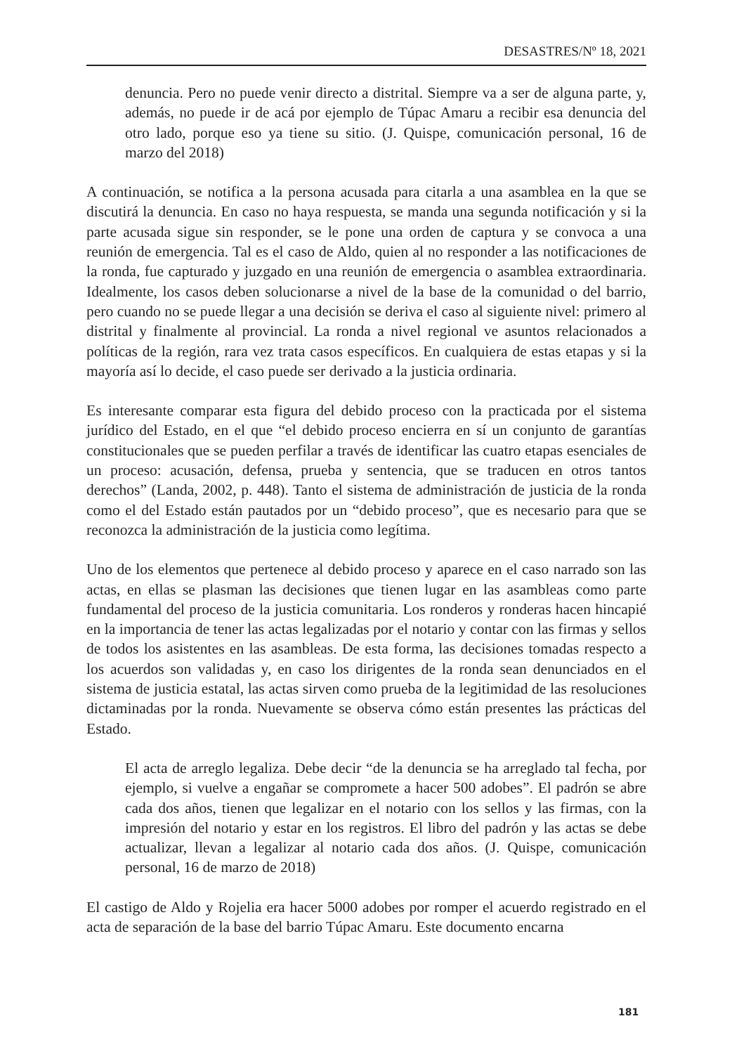DESASTRES/Nº 18, 2021
denuncia. Pero no puede venir directo a distrital. Siempre va a ser de alguna parte, y, además, no puede ir de acá por ejemplo de Túpac Amaru a recibir esa denuncia del otro lado, porque eso ya tiene su sitio. (J. Quispe, comunicación personal, 16 de marzo del 2018)
A continuación, se notifica a la persona acusada para citarla a una asamblea en la que se discutirá la denuncia. En caso no haya respuesta, se manda una segunda notificación y si la parte acusada sigue sin responder, se le pone una orden de captura y se convoca a una reunión de emergencia. Tal es el caso de Aldo, quien al no responder a las notificaciones de la ronda, fue capturado y juzgado en una reunión de emergencia o asamblea extraordinaria. Idealmente, los casos deben solucionarse a nivel de la base de la comunidad o del barrio, pero cuando no se puede llegar a una decisión se deriva el caso al siguiente nivel: primero al distrital y finalmente al provincial. La ronda a nivel regional ve asuntos relacionados a políticas de la región, rara vez trata casos específicos. En cualquiera de estas etapas y si la mayoría así lo decide, el caso puede ser derivado a la justicia ordinaria.
Es interesante comparar esta figura del debido proceso con la practicada por el sistema jurídico del Estado, en el que “el debido proceso encierra en sí un conjunto de garantías constitucionales que se pueden perfilar a través de identificar las cuatro etapas esenciales de un proceso: acusación, defensa, prueba y sentencia, que se traducen en otros tantos derechos” (Landa, 2002, p. 448). Tanto el sistema de administración de justicia de la ronda como el del Estado están pautados por un “debido proceso”, que es necesario para que se reconozca la administración de la justicia como legítima.
Uno de los elementos que pertenece al debido proceso y aparece en el caso narrado son las actas, en ellas se plasman las decisiones que tienen lugar en las asambleas como parte fundamental del proceso de la justicia comunitaria. Los ronderos y ronderas hacen hincapié en la importancia de tener las actas legalizadas por el notario y contar con las firmas y sellos de todos los asistentes en las asambleas. De esta forma, las decisiones tomadas respecto a los acuerdos son validadas y, en caso los dirigentes de la ronda sean denunciados en el sistema de justicia estatal, las actas sirven como prueba de la legitimidad de las resoluciones dictaminadas por la ronda. Nuevamente se observa cómo están presentes las prácticas del Estado.
El acta de arreglo legaliza. Debe decir “de la denuncia se ha arreglado tal fecha, por ejemplo, si vuelve a engañar se compromete a hacer 500 adobes”. El padrón se abre cada dos años, tienen que legalizar en el notario con los sellos y las firmas, con la impresión del notario y estar en los registros. El libro del padrón y las actas se debe actualizar, llevan a legalizar al notario cada dos años. (J. Quispe, comunicación personal, 16 de marzo de 2018)
El castigo de Aldo y Rojelia era hacer 5000 adobes por romper el acuerdo registrado en el acta de separación de la base del barrio Túpac Amaru. Este documento encarna
181